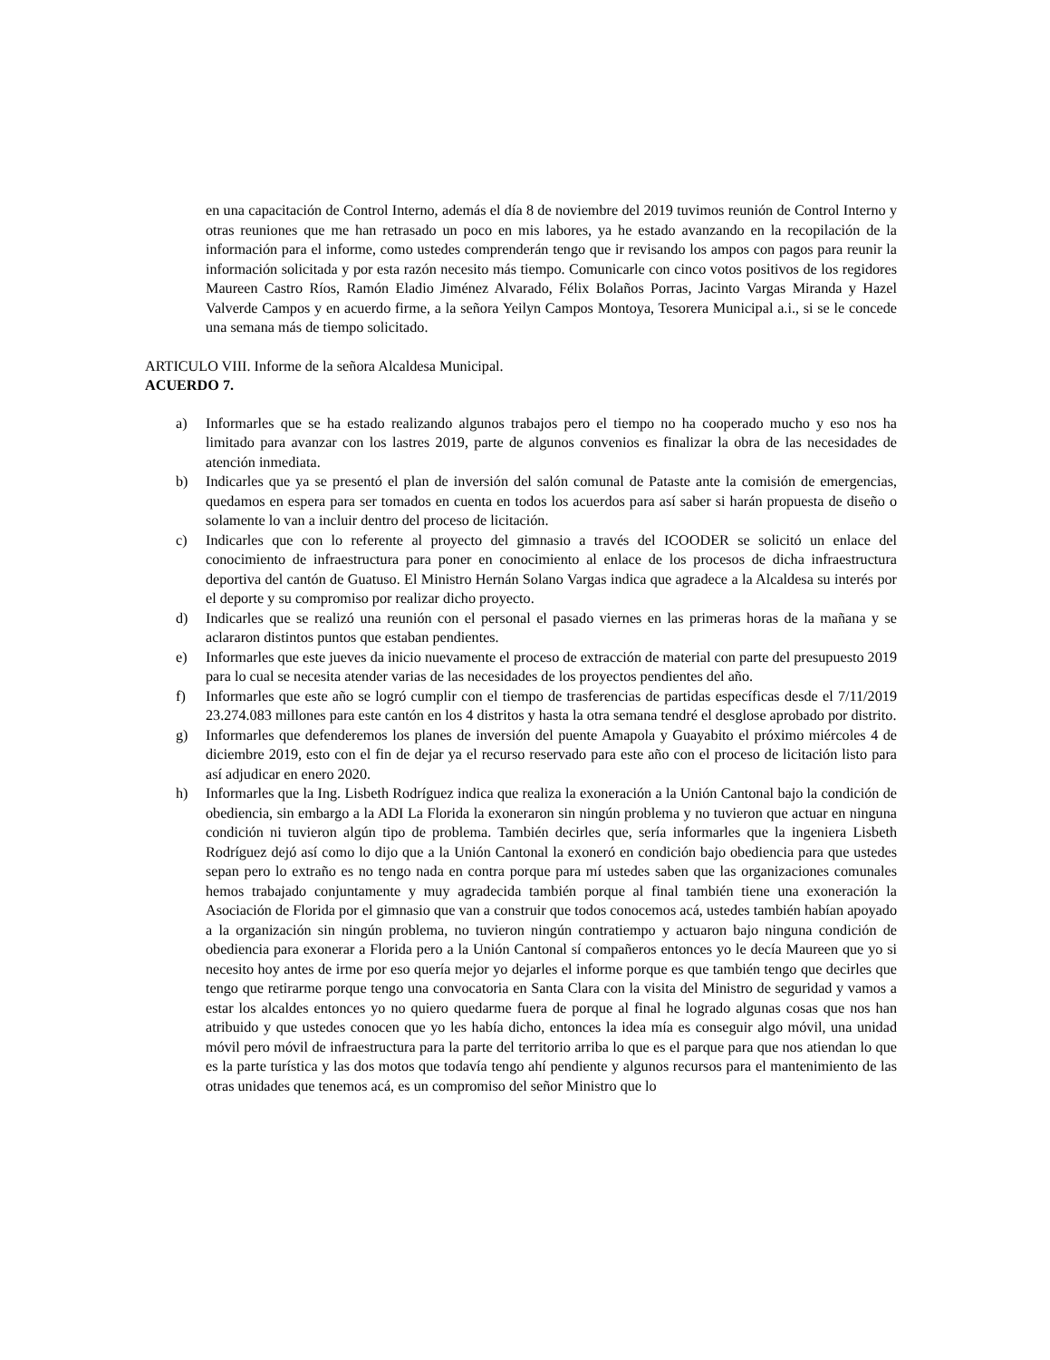en una capacitación de Control Interno, además el día 8 de noviembre del 2019 tuvimos reunión de Control Interno y otras reuniones que me han retrasado un poco en mis labores, ya he estado avanzando en la recopilación de la información para el informe, como ustedes comprenderán tengo que ir revisando los ampos con pagos para reunir la información solicitada y por esta razón necesito más tiempo. Comunicarle con cinco votos positivos de los regidores Maureen Castro Ríos, Ramón Eladio Jiménez Alvarado, Félix Bolaños Porras, Jacinto Vargas Miranda y Hazel Valverde Campos y en acuerdo firme, a la señora Yeilyn Campos Montoya, Tesorera Municipal a.i., si se le concede una semana más de tiempo solicitado.
ARTICULO VIII. Informe de la señora Alcaldesa Municipal.
ACUERDO 7.
a) Informarles que se ha estado realizando algunos trabajos pero el tiempo no ha cooperado mucho y eso nos ha limitado para avanzar con los lastres 2019, parte de algunos convenios es finalizar la obra de las necesidades de atención inmediata.
b) Indicarles que ya se presentó el plan de inversión del salón comunal de Pataste ante la comisión de emergencias, quedamos en espera para ser tomados en cuenta en todos los acuerdos para así saber si harán propuesta de diseño o solamente lo van a incluir dentro del proceso de licitación.
c) Indicarles que con lo referente al proyecto del gimnasio a través del ICOODER se solicitó un enlace del conocimiento de infraestructura para poner en conocimiento al enlace de los procesos de dicha infraestructura deportiva del cantón de Guatuso. El Ministro Hernán Solano Vargas indica que agradece a la Alcaldesa su interés por el deporte y su compromiso por realizar dicho proyecto.
d) Indicarles que se realizó una reunión con el personal el pasado viernes en las primeras horas de la mañana y se aclararon distintos puntos que estaban pendientes.
e) Informarles que este jueves da inicio nuevamente el proceso de extracción de material con parte del presupuesto 2019 para lo cual se necesita atender varias de las necesidades de los proyectos pendientes del año.
f) Informarles que este año se logró cumplir con el tiempo de trasferencias de partidas específicas desde el 7/11/2019 23.274.083 millones para este cantón en los 4 distritos y hasta la otra semana tendré el desglose aprobado por distrito.
g) Informarles que defenderemos los planes de inversión del puente Amapola y Guayabito el próximo miércoles 4 de diciembre 2019, esto con el fin de dejar ya el recurso reservado para este año con el proceso de licitación listo para así adjudicar en enero 2020.
h) Informarles que la Ing. Lisbeth Rodríguez indica que realiza la exoneración a la Unión Cantonal bajo la condición de obediencia, sin embargo a la ADI La Florida la exoneraron sin ningún problema y no tuvieron que actuar en ninguna condición ni tuvieron algún tipo de problema. También decirles que, sería informarles que la ingeniera Lisbeth Rodríguez dejó así como lo dijo que a la Unión Cantonal la exoneró en condición bajo obediencia para que ustedes sepan pero lo extraño es no tengo nada en contra porque para mí ustedes saben que las organizaciones comunales hemos trabajado conjuntamente y muy agradecida también porque al final también tiene una exoneración la Asociación de Florida por el gimnasio que van a construir que todos conocemos acá, ustedes también habían apoyado a la organización sin ningún problema, no tuvieron ningún contratiempo y actuaron bajo ninguna condición de obediencia para exonerar a Florida pero a la Unión Cantonal sí compañeros entonces yo le decía Maureen que yo si necesito hoy antes de irme por eso quería mejor yo dejarles el informe porque es que también tengo que decirles que tengo que retirarme porque tengo una convocatoria en Santa Clara con la visita del Ministro de seguridad y vamos a estar los alcaldes entonces yo no quiero quedarme fuera de porque al final he logrado algunas cosas que nos han atribuido y que ustedes conocen que yo les había dicho, entonces la idea mía es conseguir algo móvil, una unidad móvil pero móvil de infraestructura para la parte del territorio arriba lo que es el parque para que nos atiendan lo que es la parte turística y las dos motos que todavía tengo ahí pendiente y algunos recursos para el mantenimiento de las otras unidades que tenemos acá, es un compromiso del señor Ministro que lo